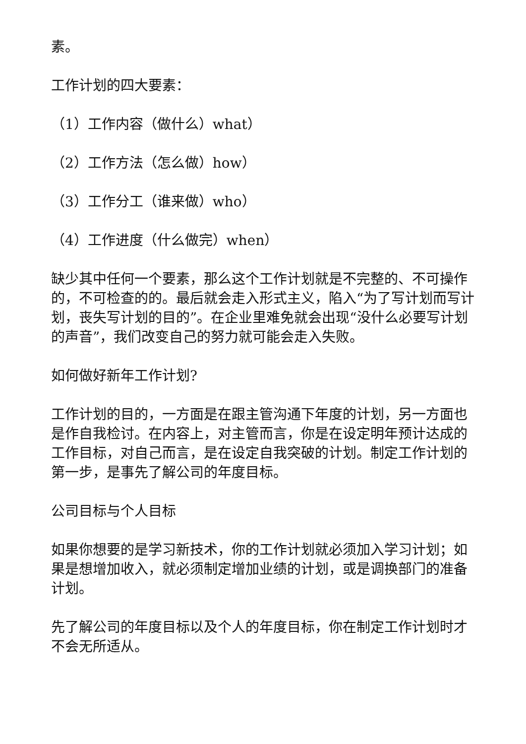素。
工作计划的四大要素：
（1）工作内容（做什么）what）
（2）工作方法（怎么做）how）
（3）工作分工（谁来做）who）
（4）工作进度（什么做完）when）
缺少其中任何一个要素，那么这个工作计划就是不完整的、不可操作的，不可检查的的。最后就会走入形式主义，陷入“为了写计划而写计划，丧失写计划的目的”。在企业里难免就会出现“没什么必要写计划的声音”，我们改变自己的努力就可能会走入失败。
如何做好新年工作计划?
工作计划的目的，一方面是在跟主管沟通下年度的计划，另一方面也是作自我检讨。在内容上，对主管而言，你是在设定明年预计达成的工作目标，对自己而言，是在设定自我突破的计划。制定工作计划的第一步，是事先了解公司的年度目标。
公司目标与个人目标
如果你想要的是学习新技术，你的工作计划就必须加入学习计划；如果是想增加收入，就必须制定增加业绩的计划，或是调换部门的准备计划。
先了解公司的年度目标以及个人的年度目标，你在制定工作计划时才不会无所适从。